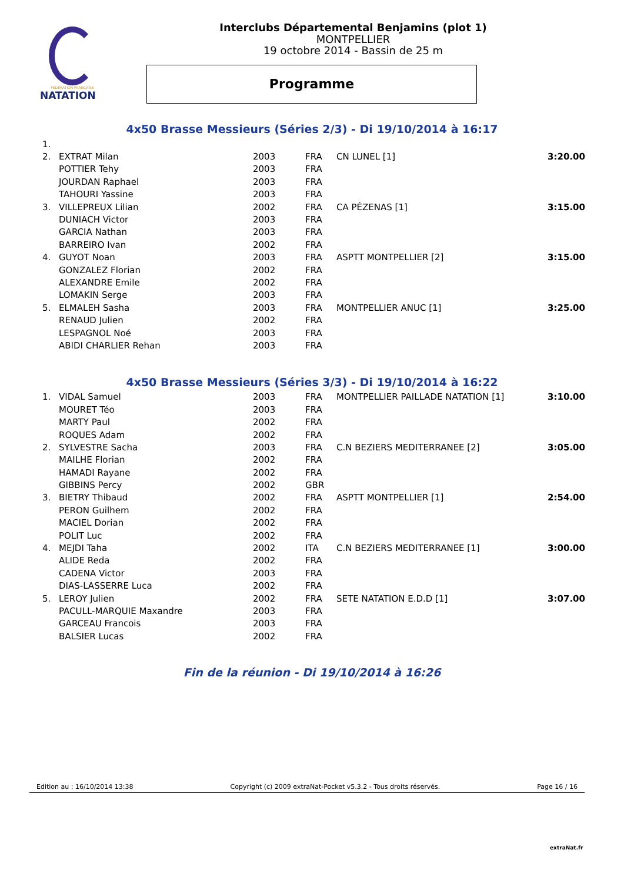FÉDÉRATION FRANÇAISE
NATATION
Interclubs Départemental Benjamins (plot 1)
MONTPELLIER
19 octobre 2014 - Bassin de 25 m
Programme
4x50 Brasse Messieurs (Séries 2/3) - Di 19/10/2014 à 16:17
| 1. | | | | | |
| 2. | EXTRAT Milan | 2003 | FRA | CN LUNEL [1] | 3:20.00 |
| | POTTIER Tehy | 2003 | FRA | | |
| | JOURDAN Raphael | 2003 | FRA | | |
| | TAHOURI Yassine | 2003 | FRA | | |
| 3. | VILLEPREUX Lilian | 2002 | FRA | CA PÉZENAS [1] | 3:15.00 |
| | DUNIACH Victor | 2003 | FRA | | |
| | GARCIA Nathan | 2003 | FRA | | |
| | BARREIRO Ivan | 2002 | FRA | | |
| 4. | GUYOT Noan | 2003 | FRA | ASPTT MONTPELLIER [2] | 3:15.00 |
| | GONZALEZ Florian | 2002 | FRA | | |
| | ALEXANDRE Emile | 2002 | FRA | | |
| | LOMAKIN Serge | 2003 | FRA | | |
| 5. | ELMALEH Sasha | 2003 | FRA | MONTPELLIER ANUC [1] | 3:25.00 |
| | RENAUD Julien | 2002 | FRA | | |
| | LESPAGNOL Noé | 2003 | FRA | | |
| | ABIDI CHARLIER Rehan | 2003 | FRA | | |
4x50 Brasse Messieurs (Séries 3/3) - Di 19/10/2014 à 16:22
| 1. | VIDAL Samuel | 2003 | FRA | MONTPELLIER PAILLADE NATATION [1] | 3:10.00 |
| | MOURET Téo | 2003 | FRA | | |
| | MARTY Paul | 2002 | FRA | | |
| | ROQUES Adam | 2002 | FRA | | |
| 2. | SYLVESTRE Sacha | 2003 | FRA | C.N BEZIERS MEDITERRANEE [2] | 3:05.00 |
| | MAILHE Florian | 2002 | FRA | | |
| | HAMADI Rayane | 2002 | FRA | | |
| | GIBBINS Percy | 2002 | GBR | | |
| 3. | BIETRY Thibaud | 2002 | FRA | ASPTT MONTPELLIER [1] | 2:54.00 |
| | PERON Guilhem | 2002 | FRA | | |
| | MACIEL Dorian | 2002 | FRA | | |
| | POLIT Luc | 2002 | FRA | | |
| 4. | MEJDI Taha | 2002 | ITA | C.N BEZIERS MEDITERRANEE [1] | 3:00.00 |
| | ALIDE Reda | 2002 | FRA | | |
| | CADENA Victor | 2003 | FRA | | |
| | DIAS-LASSERRE Luca | 2002 | FRA | | |
| 5. | LEROY Julien | 2002 | FRA | SETE NATATION E.D.D [1] | 3:07.00 |
| | PACULL-MARQUIE Maxandre | 2003 | FRA | | |
| | GARCEAU Francois | 2003 | FRA | | |
| | BALSIER Lucas | 2002 | FRA | | |
Fin de la réunion - Di 19/10/2014 à 16:26
Edition au : 16/10/2014 13:38 Copyright (c) 2009 extraNat-Pocket v5.3.2 - Tous droits réservés. Page 16 / 16
extraNat.fr